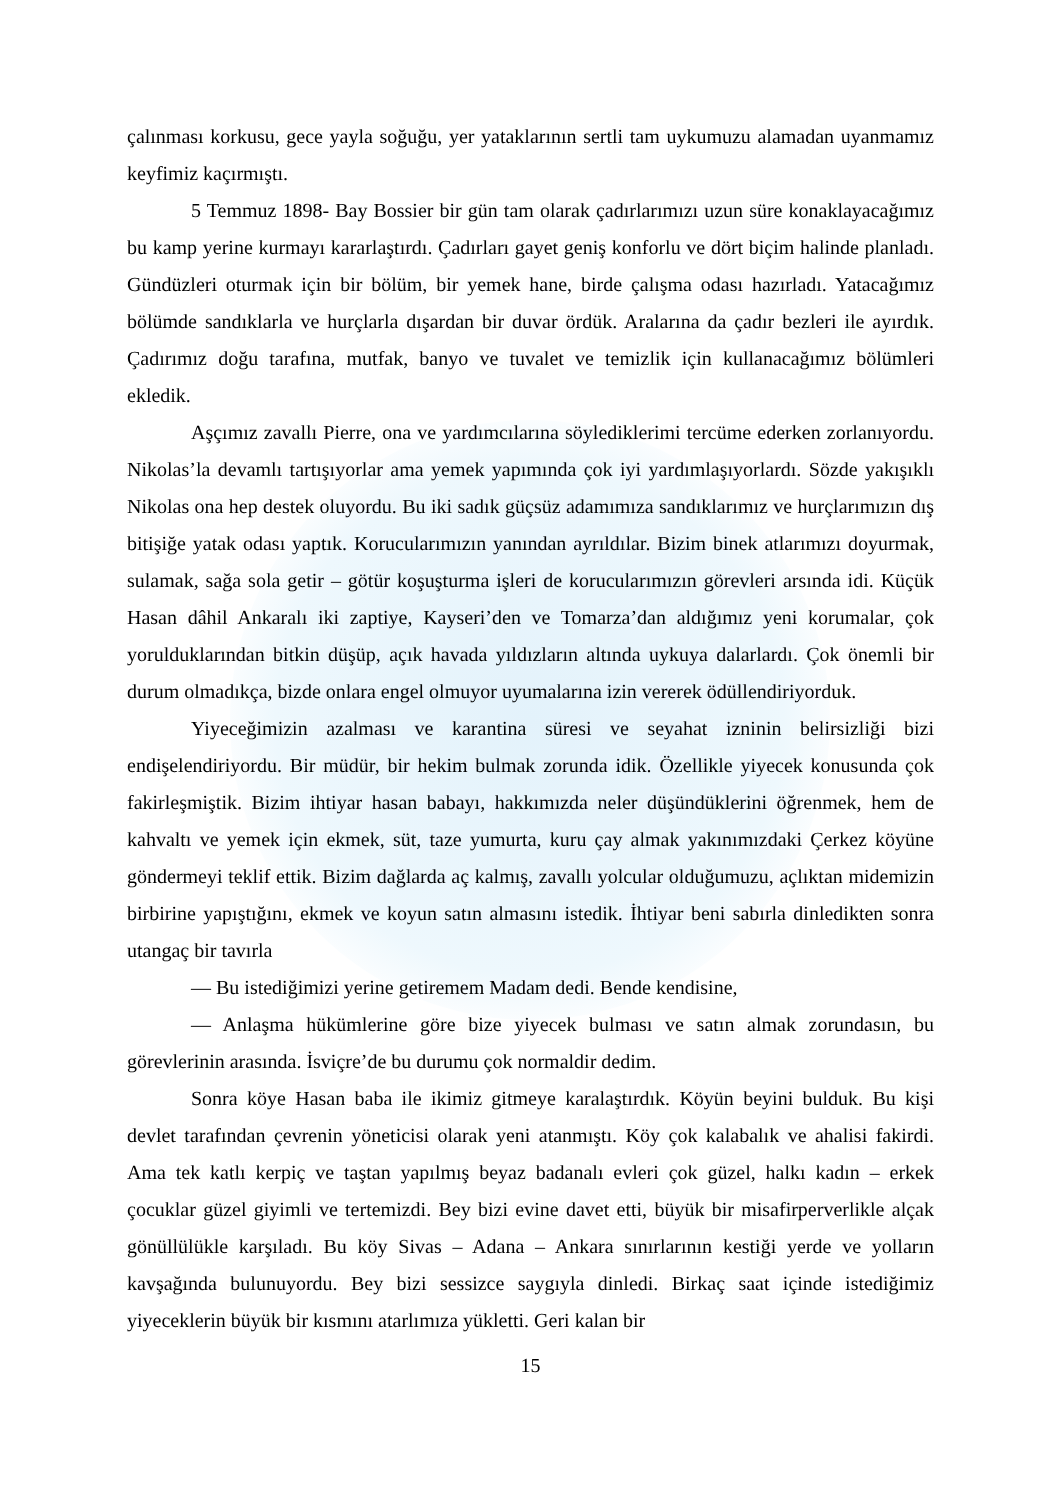çalınması korkusu, gece yayla soğuğu, yer yataklarının sertli tam uykumuzu alamadan uyanmamız keyfimiz kaçırmıştı.
5 Temmuz 1898- Bay Bossier bir gün tam olarak çadırlarımızı uzun süre konaklayacağımız bu kamp yerine kurmayı kararlaştırdı. Çadırları gayet geniş konforlu ve dört biçim halinde planladı. Gündüzleri oturmak için bir bölüm, bir yemek hane, birde çalışma odası hazırladı. Yatacağımız bölümde sandıklarla ve hurçlarla dışardan bir duvar ördük. Aralarına da çadır bezleri ile ayırdık. Çadırımız doğu tarafına, mutfak, banyo ve tuvalet ve temizlik için kullanacağımız bölümleri ekledik.
Aşçımız zavallı Pierre, ona ve yardımcılarına söylediklerimi tercüme ederken zorlanıyordu. Nikolas’la devamlı tartışıyorlar ama yemek yapımında çok iyi yardımlaşıyorlardı. Sözde yakışıklı Nikolas ona hep destek oluyordu. Bu iki sadık güçsüz adamımıza sandıklarımız ve hurçlarımızın dış bitişiğe yatak odası yaptık. Korucularımızın yanından ayrıldılar. Bizim binek atlarımızı doyurmak, sulamak, sağa sola getir – götür koşuşturma işleri de korucularımızın görevleri arsında idi. Küçük Hasan dâhil Ankaralı iki zaptiye, Kayseri’den ve Tomarza’dan aldığımız yeni korumalar, çok yorulduklarından bitkin düşüp, açık havada yıldızların altında uykuya dalarlardı. Çok önemli bir durum olmadıkça, bizde onlara engel olmuyor uyumalarına izin vererek ödüllendiriyorduk.
Yiyeceğimizin azalması ve karantina süresi ve seyahat izninin belirsizliği bizi endişelendiriyordu. Bir müdür, bir hekim bulmak zorunda idik. Özellikle yiyecek konusunda çok fakirleşmiştik. Bizim ihtiyar hasan babayı, hakkımızda neler düşündüklerini öğrenmek, hem de kahvaltı ve yemek için ekmek, süt, taze yumurta, kuru çay almak yakınımızdaki Çerkez köyüne göndermeyi teklif ettik. Bizim dağlarda aç kalmış, zavallı yolcular olduğumuzu, açlıktan midemizin birbirine yapıştığını, ekmek ve koyun satın almasını istedik. İhtiyar beni sabırla dinledikten sonra utangaç bir tavırla
— Bu istediğimizi yerine getiremem Madam dedi. Bende kendisine,
— Anlaşma hükümlerine göre bize yiyecek bulması ve satın almak zorundasın, bu görevlerinin arasında. İsviçre’de bu durumu çok normaldir dedim.
Sonra köye Hasan baba ile ikimiz gitmeye karalaştırdık. Köyün beyini bulduk. Bu kişi devlet tarafından çevrenin yöneticisi olarak yeni atanmıştı. Köy çok kalabalık ve ahalisi fakirdi. Ama tek katlı kerpiç ve taştan yapılmış beyaz badanalı evleri çok güzel, halkı kadın – erkek çocuklar güzel giyimli ve tertemizdi. Bey bizi evine davet etti, büyük bir misafirperverlikle alçak gönüllülükle karşıladı. Bu köy Sivas – Adana – Ankara sınırlarının kestiği yerde ve yolların kavşağında bulunuyordu. Bey bizi sessizce saygıyla dinledi. Birkaç saat içinde istediğimiz yiyeceklerin büyük bir kısmını atarlımıza yükletti. Geri kalan bir
15